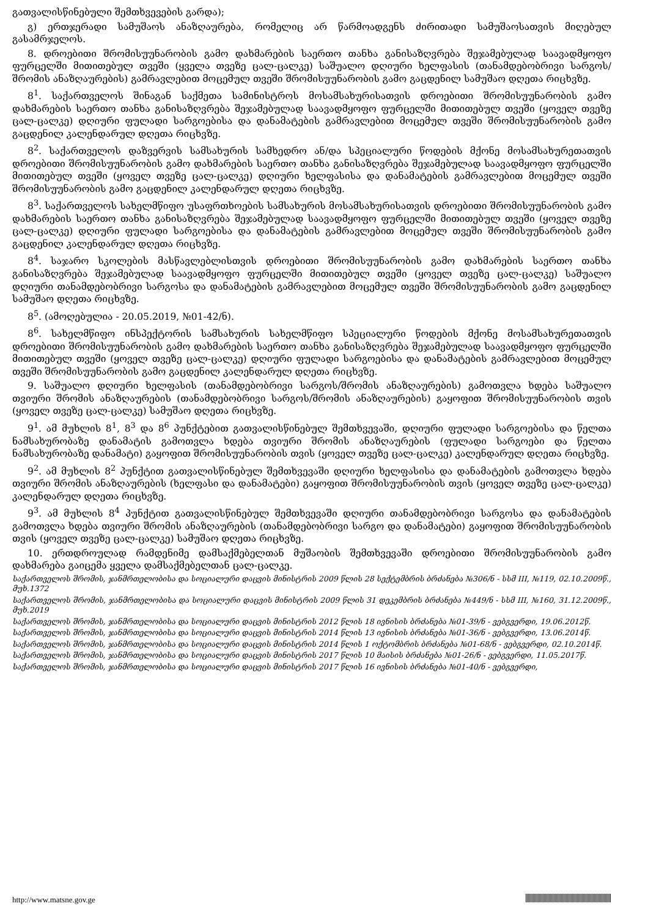გათვალისწინებული შემთხვევების გარდა);
გ) ერთჯერადი სამუშაოს ანაზღაურება, რომელიც არ წარმოადგენს ძირითადი სამუშაოსათვის მიღებულ გასამრჯელოს.
8. დროებითი შრომისუუნარობის გამო დახმარების საერთო თანხა განისაზღვრება შეჯამებულად საავადმყოფო ფურცელში მითითებულ თვეში (ყველა თვეზე ცალ-ცალკე) საშუალო დღიური ხელფასის (თანამდებობრივი სარგოს/შრომის ანაზღაურების) გამრავლებით მოცემულ თვეში შრომისუუნარობის გამო გაცდენილ სამუშაო დღეთა რიცხვზე.
8<sup>1</sup>. საქართველოს შინაგან საქმეთა სამინისტროს მოსამსახურისათვის დროებითი შრომისუუნარობის გამო დახმარების საერთო თანხა განისაზღვრება შეჯამებულად საავადმყოფო ფურცელში მითითებულ თვეში (ყოველ თვეზე ცალ-ცალკე) დღიური ფულადი სარგოებისა და დანამატების გამრავლებით მოცემულ თვეში შრომისუუნარობის გამო გაცდენილ კალენდარულ დღეთა რიცხვზე.
8<sup>2</sup>. საქართველოს დაზვერვის სამსახურის სამხედრო ან/და სპეციალური წოდების მქონე მოსამსახურეთათვის დროებითი შრომისუუნარობის გამო დახმარების საერთო თანხა განისაზღვრება შეჯამებულად საავადმყოფო ფურცელში მითითებულ თვეში (ყოველ თვეზე ცალ-ცალკე) დღიური ხელფასისა და დანამატების გამრავლებით მოცემულ თვეში შრომისუუნარობის გამო გაცდენილ კალენდარულ დღეთა რიცხვზე.
8<sup>3</sup>. საქართველოს სახელმწიფო უსაფრთხოების სამსახურის მოსამსახურისათვის დროებითი შრომისუუნარობის გამო დახმარების საერთო თანხა განისაზღვრება შეჯამებულად საავადმყოფო ფურცელში მითითებულ თვეში (ყოველ თვეზე ცალ-ცალკე) დღიური ფულადი სარგოებისა და დანამატების გამრავლებით მოცემულ თვეში შრომისუუნარობის გამო გაცდენილ კალენდარულ დღეთა რიცხვზე.
8<sup>4</sup>. საჯარო სკოლების მასწავლებლისთვის დროებითი შრომისუუნარობის გამო დახმარების საერთო თანხა განისაზღვრება შეჯამებულად საავადმყოფო ფურცელში მითითებულ თვეში (ყოველ თვეზე ცალ-ცალკე) საშუალო დღიური თანამდებობრივი სარგოსა და დანამატების გამრავლებით მოცემულ თვეში შრომისუუნარობის გამო გაცდენილ სამუშაო დღეთა რიცხვზე.
8<sup>5</sup>. (ამოღებულია - 20.05.2019, №01-42/ნ).
8<sup>6</sup>. სახელმწიფო ინსპექტორის სამსახურის სახელმწიფო სპეციალური წოდების მქონე მოსამსახურეთათვის დროებითი შრომისუუნარობის გამო დახმარების საერთო თანხა განისაზღვრება შეჯამებულად საავადმყოფო ფურცელში მითითებულ თვეში (ყოველ თვეზე ცალ-ცალკე) დღიური ფულადი სარგოებისა და დანამატების გამრავლებით მოცემულ თვეში შრომისუუნარობის გამო გაცდენილ კალენდარულ დღეთა რიცხვზე.
9. საშუალო დღიური ხელფასის (თანამდებობრივი სარგოს/შრომის ანაზღაურების) გამოთვლა ხდება საშუალო თვიური შრომის ანაზღაურების (თანამდებობრივი სარგოს/შრომის ანაზღაურების) გაყოფით შრომისუუნარობის თვის (ყოველ თვეზე ცალ-ცალკე) სამუშაო დღეთა რიცხვზე.
9<sup>1</sup>. ამ მუხლის 8<sup>1</sup>, 8<sup>3</sup> და 8<sup>6</sup> პუნქტებით გათვალისწინებულ შემთხვევაში, დღიური ფულადი სარგოებისა და წელთა ნამსახურობაზე დანამატის გამოთვლა ხდება თვიური შრომის ანაზღაურების (ფულადი სარგოები და წელთა ნამსახურობაზე დანამატი) გაყოფით შრომისუუნარობის თვის (ყოველ თვეზე ცალ-ცალკე) კალენდარულ დღეთა რიცხვზე.
9<sup>2</sup>. ამ მუხლის 8<sup>2</sup> პუნქტით გათვალისწინებულ შემთხვევაში დღიური ხელფასისა და დანამატების გამოთვლა ხდება თვიური შრომის ანაზღაურების (ხელფასი და დანამატები) გაყოფით შრომისუუნარობის თვის (ყოველ თვეზე ცალ-ცალკე) კალენდარულ დღეთა რიცხვზე.
9<sup>3</sup>. ამ მუხლის 8<sup>4</sup> პუნქტით გათვალისწინებულ შემთხვევაში დღიური თანამდებობრივი სარგოსა და დანამატების გამოთვლა ხდება თვიური შრომის ანაზღაურების (თანამდებობრივი სარგო და დანამატები) გაყოფით შრომისუუნარობის თვის (ყოველ თვეზე ცალ-ცალკე) სამუშაო დღეთა რიცხვზე.
10. ერთდროულად რამდენიმე დამსაქმებელთან მუშაობის შემთხვევაში დროებითი შრომისუუნარობის გამო დახმარება გაიცემა ყველა დამსაქმებელთან ცალ-ცალკე.
საქართველოს შრომის, ჯანმრთელობისა და სოციალური დაცვის მინისტრის 2009 წლის 28 სექტემბრის ბრძანება №306/ნ - სსმ III, №119, 02.10.2009წ., მუხ.1372
საქართველოს შრომის, ჯანმრთელობისა და სოციალური დაცვის მინისტრის 2009 წლის 31 დეკემბრის ბრძანება №449/ნ - სსმ III, №160, 31.12.2009წ., მუხ.2019
საქართველოს შრომის, ჯანმრთელობისა და სოციალური დაცვის მინისტრის 2012 წლის 18 ივნისის ბრძანება №01-39/ნ - ვებგვერდი, 19.06.2012წ.
საქართველოს შრომის, ჯანმრთელობისა და სოციალური დაცვის მინისტრის 2014 წლის 13 ივნისის ბრძანება №01-36/ნ - ვებგვერდი, 13.06.2014წ.
საქართველოს შრომის, ჯანმრთელობისა და სოციალური დაცვის მინისტრის 2014 წლის 1 ოქტომბრის ბრძანება №01-68/ნ - ვებგვერდი, 02.10.2014წ.
საქართველოს შრომის, ჯანმრთელობისა და სოციალური დაცვის მინისტრის 2017 წლის 10 მაისის ბრძანება №01-26/ნ - ვებგვერდი, 11.05.2017წ.
საქართველოს შრომის, ჯანმრთელობისა და სოციალური დაცვის მინისტრის 2017 წლის 16 ივნისის ბრძანება №01-40/ნ - ვებგვერდი,
http://www.matsne.gov.ge